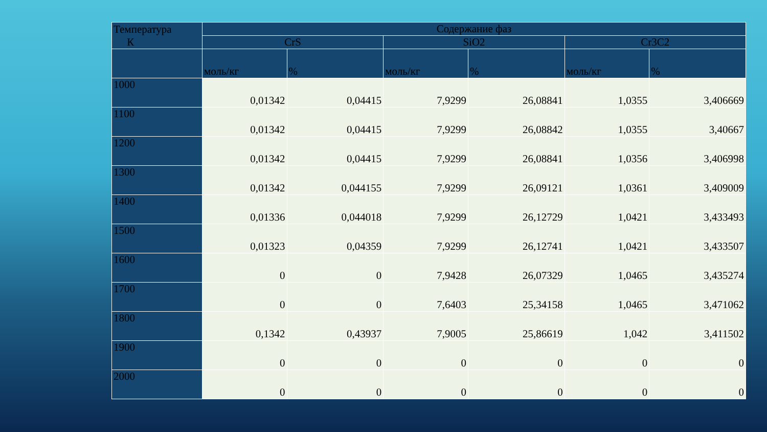| Температура К | Содержание фаз | | | | | |
| --- | --- | --- | --- | --- | --- | --- |
| | CrS | | SiO2 | | Cr3C2 | |
| | моль/кг | % | моль/кг | % | моль/кг | % |
| 1000 | 0,01342 | 0,04415 | 7,9299 | 26,08841 | 1,0355 | 3,406669 |
| 1100 | 0,01342 | 0,04415 | 7,9299 | 26,08842 | 1,0355 | 3,40667 |
| 1200 | 0,01342 | 0,04415 | 7,9299 | 26,08841 | 1,0356 | 3,406998 |
| 1300 | 0,01342 | 0,044155 | 7,9299 | 26,09121 | 1,0361 | 3,409009 |
| 1400 | 0,01336 | 0,044018 | 7,9299 | 26,12729 | 1,0421 | 3,433493 |
| 1500 | 0,01323 | 0,04359 | 7,9299 | 26,12741 | 1,0421 | 3,433507 |
| 1600 | 0 | 0 | 7,9428 | 26,07329 | 1,0465 | 3,435274 |
| 1700 | 0 | 0 | 7,6403 | 25,34158 | 1,0465 | 3,471062 |
| 1800 | 0,1342 | 0,43937 | 7,9005 | 25,86619 | 1,042 | 3,411502 |
| 1900 | 0 | 0 | 0 | 0 | 0 | 0 |
| 2000 | 0 | 0 | 0 | 0 | 0 | 0 |